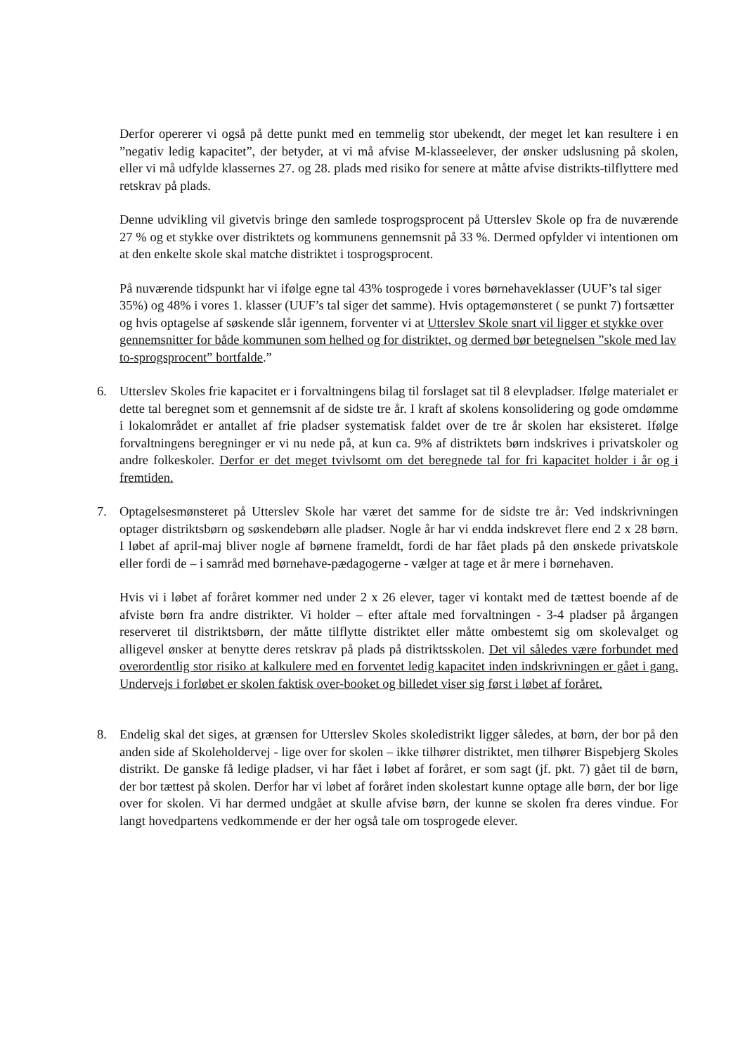Derfor opererer vi også på dette punkt med en temmelig stor ubekendt, der meget let kan resultere i en ”negativ ledig kapacitet”, der betyder, at vi må afvise M-klasseelever, der ønsker udslusning på skolen, eller vi må udfylde klassernes 27. og 28. plads med risiko for senere at måtte afvise distrikts-tilflyttere med retskrav på plads.
Denne udvikling vil givetvis bringe den samlede tosprogsprocent på Utterslev Skole op fra de nuværende 27 % og et stykke over distriktets og kommunens gennemsnit på 33 %. Dermed opfylder vi intentionen om at den enkelte skole skal matche distriktet i tosprogsprocent.
På nuværende tidspunkt har vi ifølge egne tal 43% tosprogede i vores børnehaveklasser (UUF’s tal siger 35%) og 48% i vores 1. klasser (UUF’s tal siger det samme). Hvis optagemønsteret ( se punkt 7) fortsætter og hvis optagelse af søskende slår igennem, forventer vi at Utterslev Skole snart vil ligger et stykke over gennemsnitter for både kommunen som helhed og for distriktet, og dermed bør betegnelsen ”skole med lav to-sprogsprocent” bortfalde.”
6. Utterslev Skoles frie kapacitet er i forvaltningens bilag til forslaget sat til 8 elevpladser. Ifølge materialet er dette tal beregnet som et gennemsnit af de sidste tre år. I kraft af skolens konsolidering og gode omdømme i lokalområdet er antallet af frie pladser systematisk faldet over de tre år skolen har eksisteret. Ifølge forvaltningens beregninger er vi nu nede på, at kun ca. 9% af distriktets børn indskrives i privatskoler og andre folkeskoler. Derfor er det meget tvivlsomt om det beregnede tal for fri kapacitet holder i år og i fremtiden.
7. Optagelsesmønsteret på Utterslev Skole har været det samme for de sidste tre år: Ved indskrivningen optager distriktsbørn og søskendebørn alle pladser. Nogle år har vi endda indskrevet flere end 2 x 28 børn. I løbet af april-maj bliver nogle af børnene frameldt, fordi de har fået plads på den ønskede privatskole eller fordi de – i samråd med børnehave-pædagogerne - vælger at tage et år mere i børnehaven.
Hvis vi i løbet af foråret kommer ned under 2 x 26 elever, tager vi kontakt med de tættest boende af de afviste børn fra andre distrikter. Vi holder – efter aftale med forvaltningen - 3-4 pladser på årgangen reserveret til distriktsbørn, der måtte tilflytte distriktet eller måtte ombestemt sig om skolevalget og alligevel ønsker at benytte deres retskrav på plads på distriktsskolen. Det vil således være forbundet med overordentlig stor risiko at kalkulere med en forventet ledig kapacitet inden indskrivningen er gået i gang. Undervejs i forløbet er skolen faktisk over-booket og billedet viser sig først i løbet af foråret.
8. Endelig skal det siges, at grænsen for Utterslev Skoles skoledistrikt ligger således, at børn, der bor på den anden side af Skoleholdervej - lige over for skolen – ikke tilhører distriktet, men tilhører Bispebjerg Skoles distrikt. De ganske få ledige pladser, vi har fået i løbet af foråret, er som sagt (jf. pkt. 7) gået til de børn, der bor tættest på skolen. Derfor har vi løbet af foråret inden skolestart kunne optage alle børn, der bor lige over for skolen. Vi har dermed undgået at skulle afvise børn, der kunne se skolen fra deres vindue. For langt hovedpartens vedkommende er der her også tale om tosprogede elever.